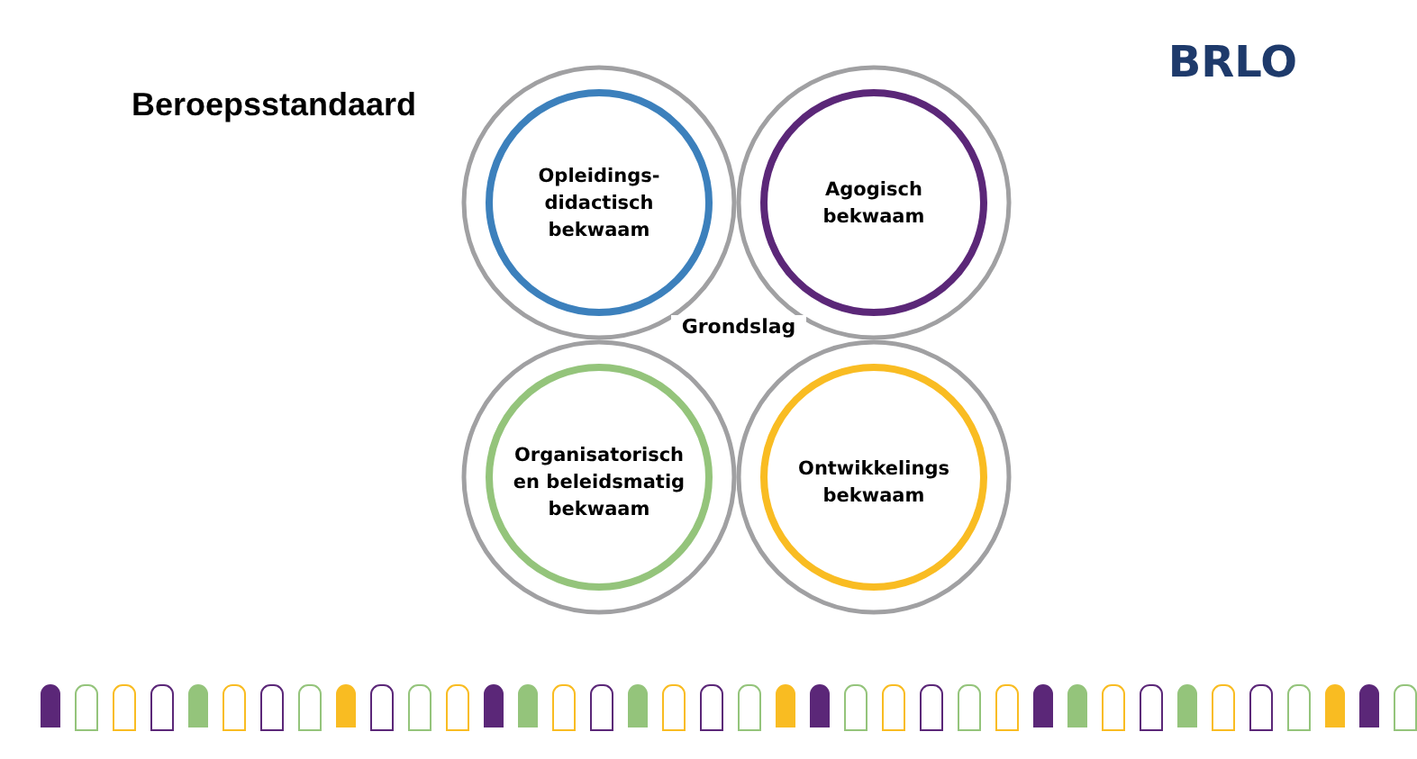Beroepsstandaard
BRLO
Opleidings-
didactisch
bekwaam
Agogisch
bekwaam
Grondslag
Organisatorisch
en beleidsmatig
bekwaam
Ontwikkelings
bekwaam